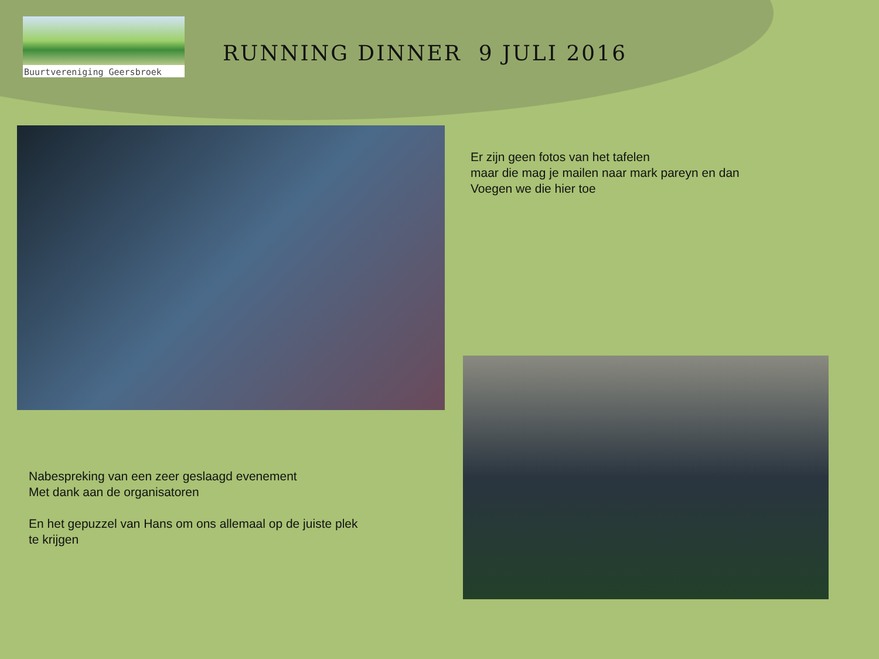Buurtvereniging Geersbroek
RUNNING DINNER 9 JULI 2016
Er zijn geen fotos van het tafelen
maar die mag je mailen naar mark pareyn en dan
Voegen we die hier toe
Nabespreking van een zeer geslaagd evenement
Met dank aan de organisatoren
En het gepuzzel van Hans om ons allemaal op de juiste plek
te krijgen